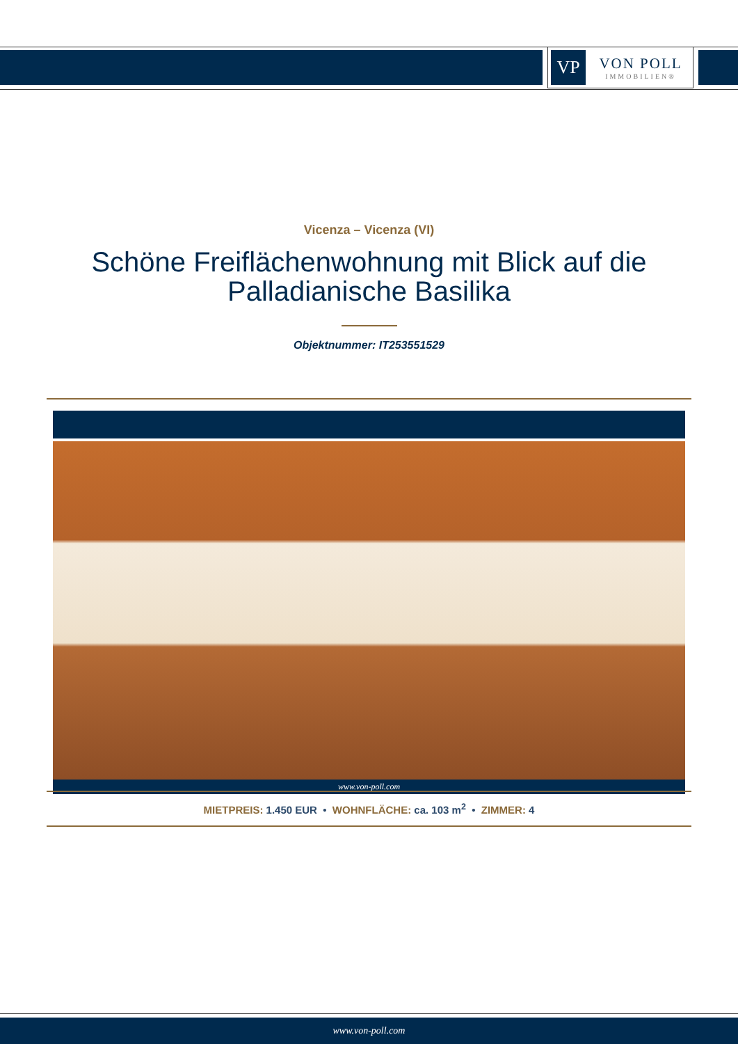VP
VON POLL
IMMOBILIEN®
Vicenza – Vicenza (VI)
Schöne Freiflächenwohnung mit Blick auf die Palladianische Basilika
Objektnummer: IT253551529
www.von-poll.com
MIETPREIS: 1.450 EUR • WOHNFLÄCHE: ca. 103 m<sup>2</sup> • ZIMMER: 4
www.von-poll.com